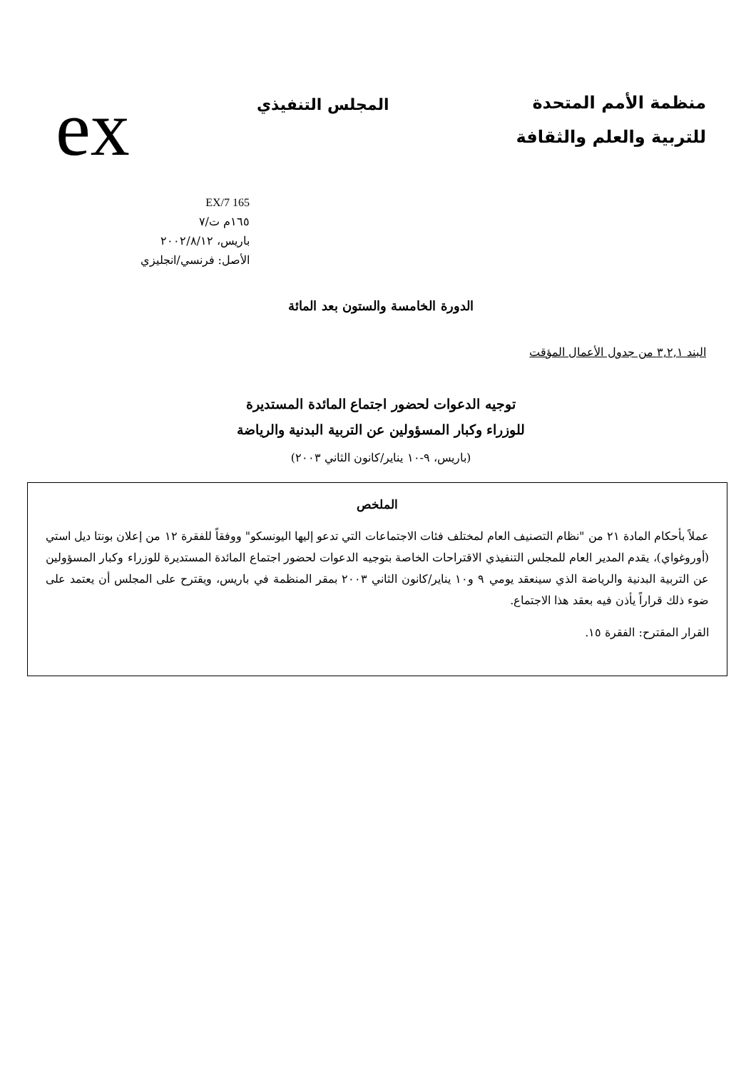منظمة الأمم المتحدة
للتربية والعلم والثقافة
المجلس التنفيذي
ex
165 EX/7
١٦٥م ت/٧
باريس، ٢٠٠٢/٨/١٢
الأصل: فرنسي/انجليزي
الدورة الخامسة والستون بعد المائة
البند ٣,٢,١ من جدول الأعمال المؤقت
توجيه الدعوات لحضور اجتماع المائدة المستديرة
للوزراء وكبار المسؤولين عن التربية البدنية والرياضة
(باريس، ٩-١٠ يناير/كانون الثاني ٢٠٠٣)
الملخص
عملاً بأحكام المادة ٢١ من "نظام التصنيف العام لمختلف فئات الاجتماعات التي تدعو إليها اليونسكو" ووفقاً للفقرة ١٢ من إعلان بونتا ديل استي (أوروغواي)، يقدم المدير العام للمجلس التنفيذي الاقتراحات الخاصة بتوجيه الدعوات لحضور اجتماع المائدة المستديرة للوزراء وكبار المسؤولين عن التربية البدنية والرياضة الذي سينعقد يومي ٩ و١٠ يناير/كانون الثاني ٢٠٠٣ بمقر المنظمة في باريس، ويقترح على المجلس أن يعتمد على ضوء ذلك قراراً يأذن فيه بعقد هذا الاجتماع.
القرار المقترح: الفقرة ١٥.